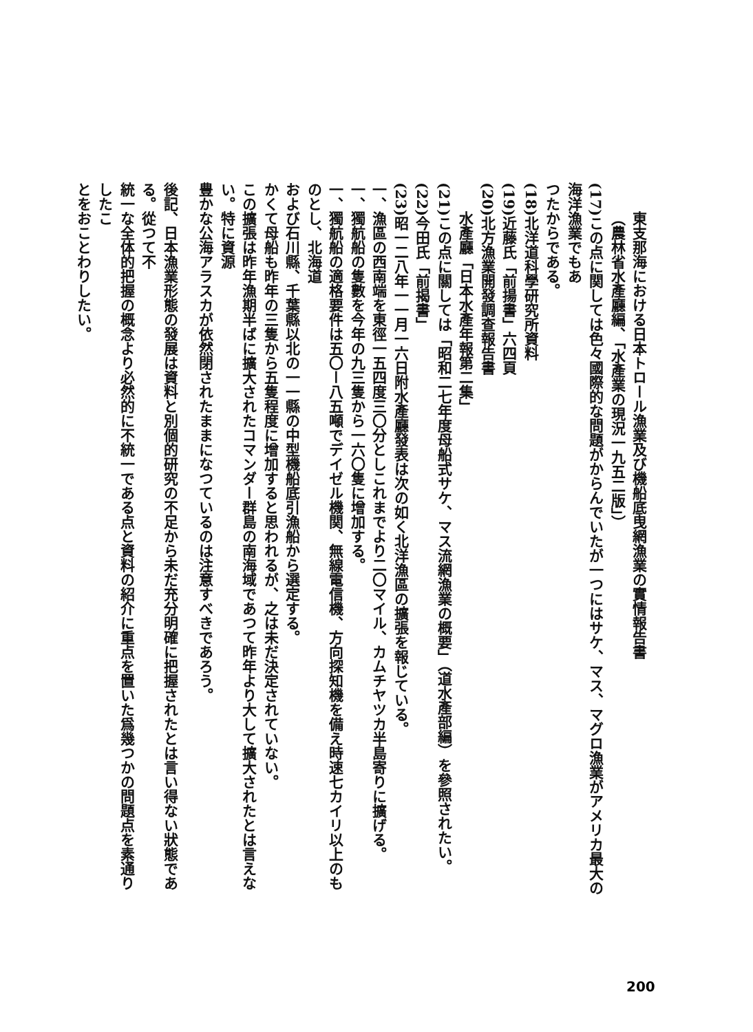東支那海における日本トロール漁業及び機船底曳網漁業の實情報告書
（農林省水產廳編、「水產業の現況一九五二版」）
(17)この点に関しては色々國際的な問題がからんでいたが一つにはサケ、マス、マグロ漁業がアメリカ最大の海洋漁業でもあ
つたからである。
(18)北洋道科學研究所資料
(19)近藤氏「前揚書」六四頁
(20)北方漁業開發調查報告書
水產廳「日本水產年報第二集」
(21)この点に關しては「昭和二七年度母船式サケ、マス流網漁業の概要」（道水產部編）を參照されたい。
(22)今田氏「前揭書」
(23)昭一二八年一一月一六日附水產廳發表は次の如く北洋漁區の擴張を報じている。
一、漁區の西南端を東徑一五四度三〇分としこれまでより二〇マイル、カムチヤツカ半島寄りに擴げる。
一、獨航船の隻數を今年の九三隻から一六〇隻に增加する。
一、獨航船の適格要件は五〇ー八五噸でデイゼル機関、無線電信機、方向探知機を備え時速七カイリ以上のものとし、北海道
および石川縣、千葉縣以北の一一縣の中型機船底引漁船から選定する。
かくて母船も昨年の三隻から五隻程度に增加すると思われるが、之は未だ決定されていない。
この擴張は昨年漁期半ばに擴大されたコマンダー群島の南海域であつて昨年より大して擴大されたとは言えない。特に資源
豊かな公海アラスカが依然閉されたままになつているのは注意すべきであろう。
後記、日本漁業形態の發展は資料と別個的研究の不足から未だ充分明確に把握されたとは言い得ない狀態である。從つて不
統一な全体的把握の概念より必然的に不統一である点と資料の紹介に重点を置いた爲幾つかの問題点を素通りしたこ
とをおことわりしたい。
200